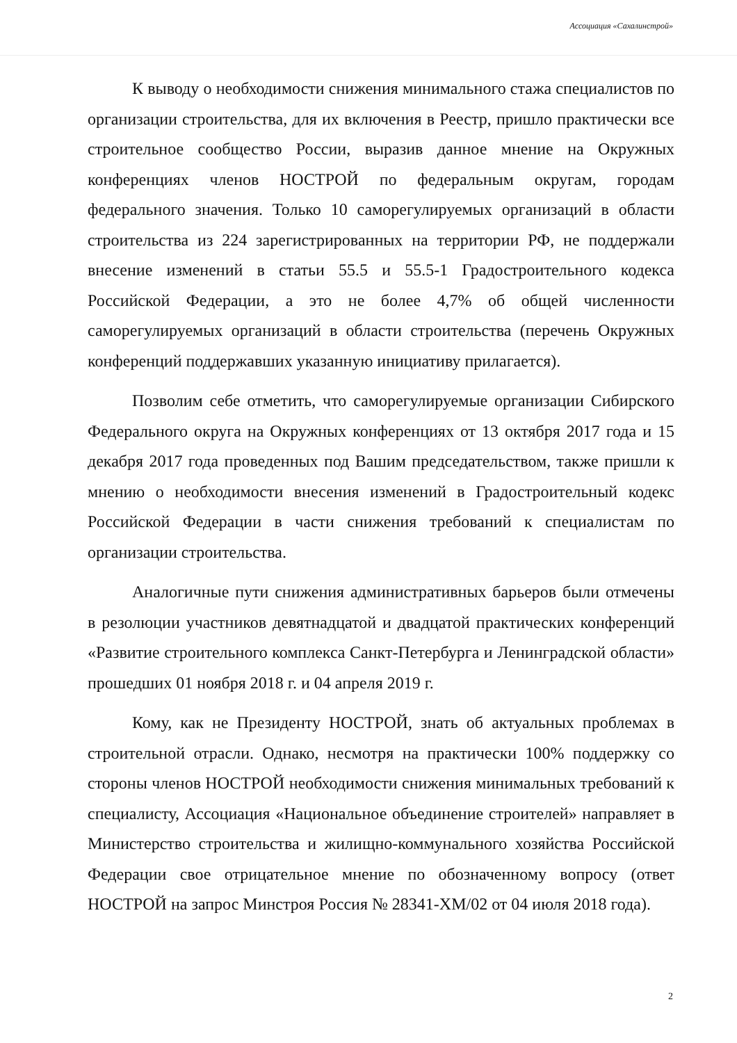Ассоциация «Сахалинстрой»
К выводу о необходимости снижения минимального стажа специалистов по организации строительства, для их включения в Реестр, пришло практически все строительное сообщество России, выразив данное мнение на Окружных конференциях членов НОСТРОЙ по федеральным округам, городам федерального значения. Только 10 саморегулируемых организаций в области строительства из 224 зарегистрированных на территории РФ, не поддержали внесение изменений в статьи 55.5 и 55.5-1 Градостроительного кодекса Российской Федерации, а это не более 4,7% об общей численности саморегулируемых организаций в области строительства (перечень Окружных конференций поддержавших указанную инициативу прилагается).
Позволим себе отметить, что саморегулируемые организации Сибирского Федерального округа на Окружных конференциях от 13 октября 2017 года и 15 декабря 2017 года проведенных под Вашим председательством, также пришли к мнению о необходимости внесения изменений в Градостроительный кодекс Российской Федерации в части снижения требований к специалистам по организации строительства.
Аналогичные пути снижения административных барьеров были отмечены в резолюции участников девятнадцатой и двадцатой практических конференций «Развитие строительного комплекса Санкт-Петербурга и Ленинградской области» прошедших 01 ноября 2018 г. и 04 апреля 2019 г.
Кому, как не Президенту НОСТРОЙ, знать об актуальных проблемах в строительной отрасли. Однако, несмотря на практически 100% поддержку со стороны членов НОСТРОЙ необходимости снижения минимальных требований к специалисту, Ассоциация «Национальное объединение строителей» направляет в Министерство строительства и жилищно-коммунального хозяйства Российской Федерации свое отрицательное мнение по обозначенному вопросу (ответ НОСТРОЙ на запрос Минстроя Россия № 28341-ХМ/02 от 04 июля 2018 года).
2